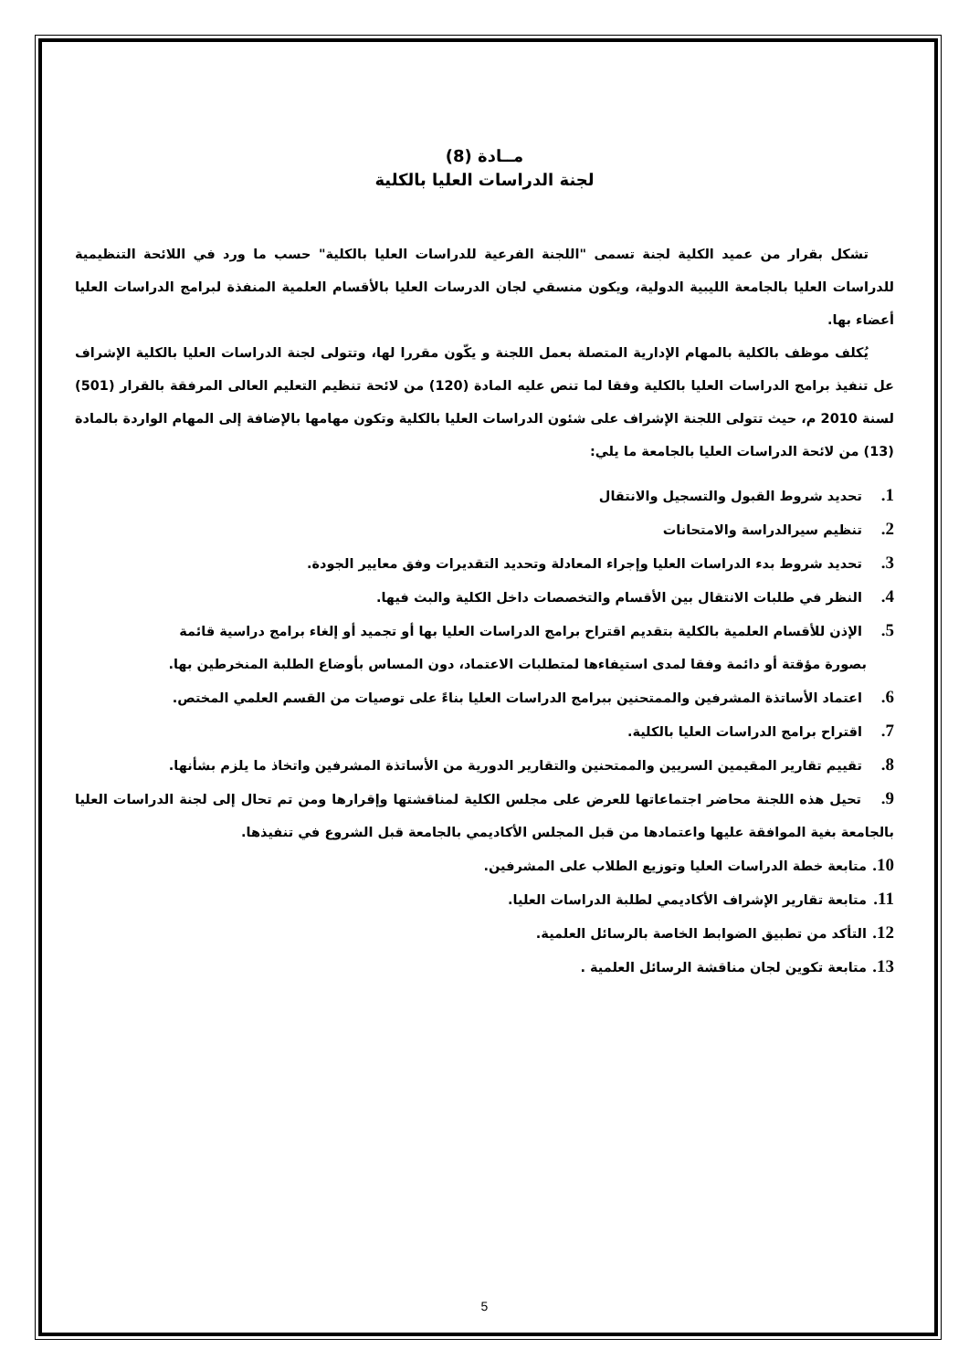مــادة (8)
لجنة الدراسات العليا بالكلية
تشكل بقرار من عميد الكلية لجنة تسمى "اللجنة الفرعية للدراسات العليا بالكلية" حسب ما ورد في اللائحة التنظيمية للدراسات العليا بالجامعة الليبية الدولية، ويكون منسقي لجان الدرسات العليا بالأقسام العلمية المنفذة لبرامج الدراسات العليا أعضاء بها.
يُكلف موظف بالكلية بالمهام الإدارية المتصلة بعمل اللجنة و يكّون مقررا لها، وتتولى لجنة الدراسات العليا بالكلية الإشراف عل تنفيذ برامج الدراسات العليا بالكلية وفقا لما تنص عليه المادة (120) من لائحة تنظيم التعليم العالى المرفقة بالقرار (501) لسنة 2010 م، حيث تتولى اللجنة الإشراف على شئون الدراسات العليا بالكلية وتكون مهامها بالإضافة إلى المهام الواردة بالمادة (13) من لائحة الدراسات العليا بالجامعة ما يلي:
1. تحديد شروط القبول والتسجيل والانتقال
2. تنظيم سيرالدراسة والامتحانات
3. تحديد شروط بدء الدراسات العليا وإجراء المعادلة وتحديد التقديرات وفق معايير الجودة.
4. النظر في طلبات الانتقال بين الأقسام والتخصصات داخل الكلية والبث فيها.
5. الإذن للأقسام العلمية بالكلية بتقديم اقتراح برامج الدراسات العليا بها أو تجميد أو إلغاء برامج دراسية قائمة
بصورة مؤقتة أو دائمة وفقا لمدى استيفاءها لمتطلبات الاعتماد، دون المساس بأوضاع الطلبة المنخرطين بها.
6. اعتماد الأساتذة المشرفين والممتحنين ببرامج الدراسات العليا بناءً على توصيات من القسم العلمي المختص.
7. اقتراح برامج الدراسات العليا بالكلية.
8. تقييم تقارير المقيمين السريين والممتحنين والتقارير الدورية من الأساتذة المشرفين واتخاذ ما يلزم بشأنها.
9. تحيل هذه اللجنة محاضر اجتماعاتها للعرض على مجلس الكلية لمناقشتها وإقرارها ومن تم تحال إلى لجنة الدراسات العليا بالجامعة بغية الموافقة عليها واعتمادها من قبل المجلس الأكاديمي بالجامعة قبل الشروع في تنفيذها.
10. متابعة خطة الدراسات العليا وتوزيع الطلاب على المشرفين.
11. متابعة تقارير الإشراف الأكاديمي لطلبة الدراسات العليا.
12. التأكد من تطبيق الضوابط الخاصة بالرسائل العلمية.
13. متابعة تكوين لجان مناقشة الرسائل العلمية .
5